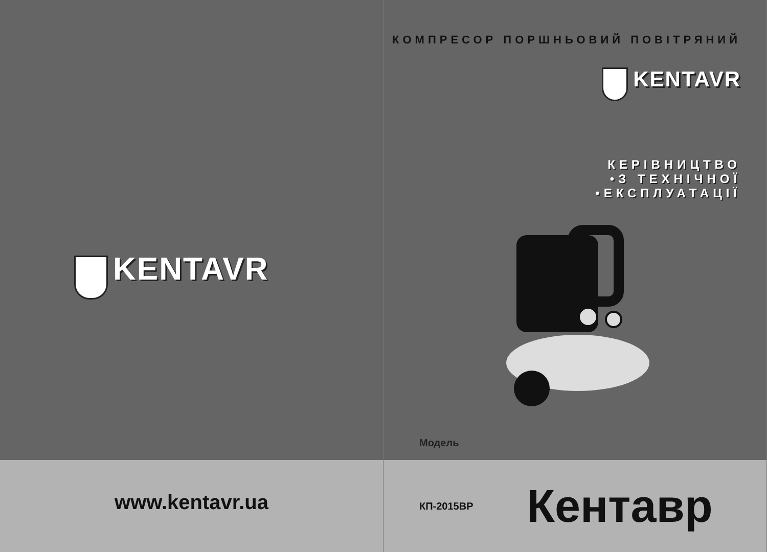KENTAVR
www.kentavr.ua
КОМПРЕСОР ПОРШНЬОВИЙ ПОВІТРЯНИЙ
KENTAVR
КЕРІВНИЦТВО
•З ТЕХНІЧНОЇ
•ЕКСПЛУАТАЦІЇ
Модель
КП-2015ВР
Кентавр